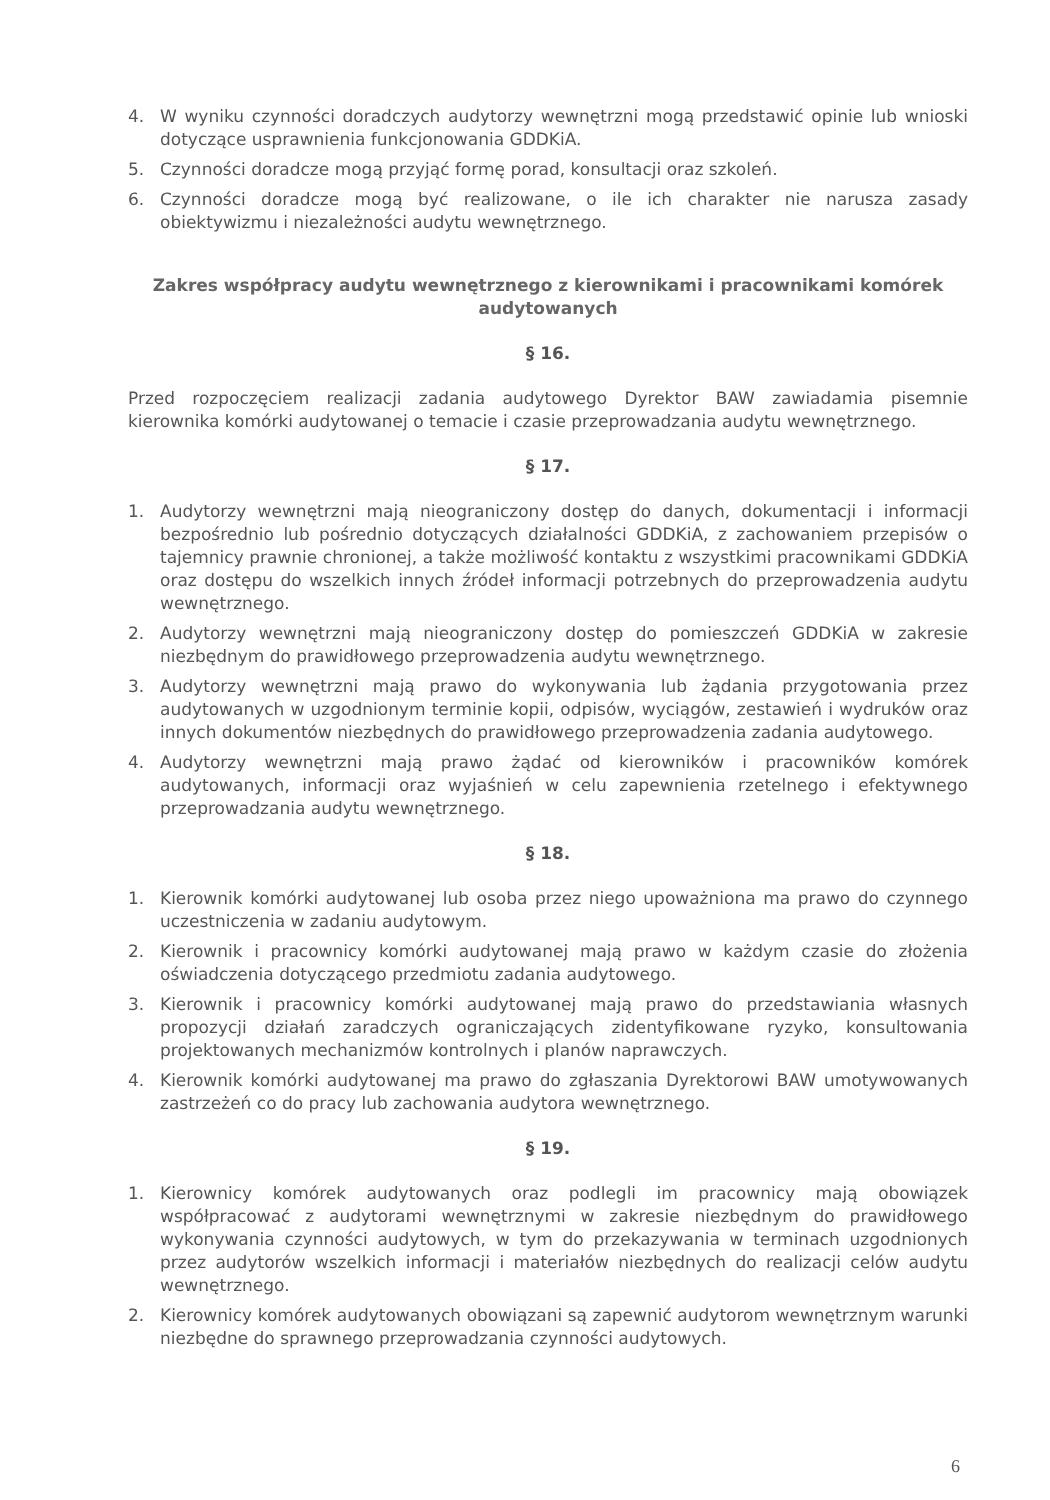4. W wyniku czynności doradczych audytorzy wewnętrzni mogą przedstawić opinie lub wnioski dotyczące usprawnienia funkcjonowania GDDKiA.
5. Czynności doradcze mogą przyjąć formę porad, konsultacji oraz szkoleń.
6. Czynności doradcze mogą być realizowane, o ile ich charakter nie narusza zasady obiektywizmu i niezależności audytu wewnętrznego.
Zakres współpracy audytu wewnętrznego z kierownikami i pracownikami komórek audytowanych
§ 16.
Przed rozpoczęciem realizacji zadania audytowego Dyrektor BAW zawiadamia pisemnie kierownika komórki audytowanej o temacie i czasie przeprowadzania audytu wewnętrznego.
§ 17.
1. Audytorzy wewnętrzni mają nieograniczony dostęp do danych, dokumentacji i informacji bezpośrednio lub pośrednio dotyczących działalności GDDKiA, z zachowaniem przepisów o tajemnicy prawnie chronionej, a także możliwość kontaktu z wszystkimi pracownikami GDDKiA oraz dostępu do wszelkich innych źródeł informacji potrzebnych do przeprowadzenia audytu wewnętrznego.
2. Audytorzy wewnętrzni mają nieograniczony dostęp do pomieszczeń GDDKiA w zakresie niezbędnym do prawidłowego przeprowadzenia audytu wewnętrznego.
3. Audytorzy wewnętrzni mają prawo do wykonywania lub żądania przygotowania przez audytowanych w uzgodnionym terminie kopii, odpisów, wyciągów, zestawień i wydruków oraz innych dokumentów niezbędnych do prawidłowego przeprowadzenia zadania audytowego.
4. Audytorzy wewnętrzni mają prawo żądać od kierowników i pracowników komórek audytowanych, informacji oraz wyjaśnień w celu zapewnienia rzetelnego i efektywnego przeprowadzania audytu wewnętrznego.
§ 18.
1. Kierownik komórki audytowanej lub osoba przez niego upoważniona ma prawo do czynnego uczestniczenia w zadaniu audytowym.
2. Kierownik i pracownicy komórki audytowanej mają prawo w każdym czasie do złożenia oświadczenia dotyczącego przedmiotu zadania audytowego.
3. Kierownik i pracownicy komórki audytowanej mają prawo do przedstawiania własnych propozycji działań zaradczych ograniczających zidentyfikowane ryzyko, konsultowania projektowanych mechanizmów kontrolnych i planów naprawczych.
4. Kierownik komórki audytowanej ma prawo do zgłaszania Dyrektorowi BAW umotywowanych zastrzeżeń co do pracy lub zachowania audytora wewnętrznego.
§ 19.
1. Kierownicy komórek audytowanych oraz podlegli im pracownicy mają obowiązek współpracować z audytorami wewnętrznymi w zakresie niezbędnym do prawidłowego wykonywania czynności audytowych, w tym do przekazywania w terminach uzgodnionych przez audytorów wszelkich informacji i materiałów niezbędnych do realizacji celów audytu wewnętrznego.
2. Kierownicy komórek audytowanych obowiązani są zapewnić audytorom wewnętrznym warunki niezbędne do sprawnego przeprowadzania czynności audytowych.
6